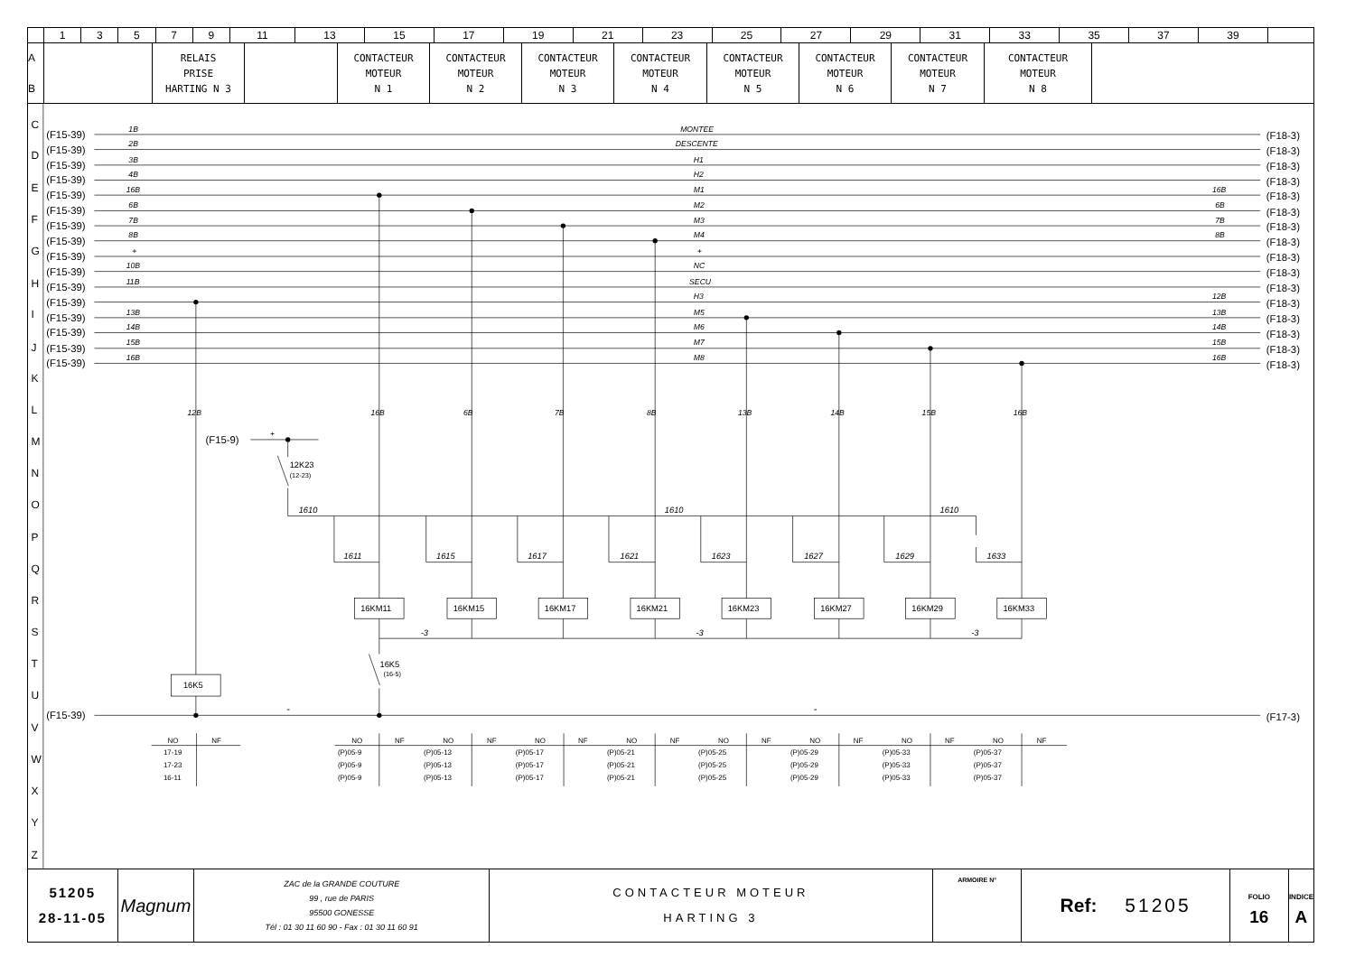| | 1 | 3 | 5 | 7 | 9 | 11 | 13 | 15 | 17 | 19 | 21 | 23 | 25 | 27 | 29 | 31 | 33 | 35 | 37 | 39 | |
| A B | | RELAIS PRISE HARTING N 3 | | CONTACTEUR MOTEUR N 1 | CONTACTEUR MOTEUR N 2 | CONTACTEUR MOTEUR N 3 | CONTACTEUR MOTEUR N 4 | CONTACTEUR MOTEUR N 5 | CONTACTEUR MOTEUR N 6 | CONTACTEUR MOTEUR N 7 | CONTACTEUR MOTEUR N 8 | |
C
D
E
F
G
H
I
J
K
L
M
N
O
P
Q
R
S
T
U
V
W
X
Y
Z
(F15-39)
1B
MONTEE
(F18-3)
(F15-39)
2B
DESCENTE
(F18-3)
(F15-39)
3B
H1
(F18-3)
(F15-39)
4B
H2
(F18-3)
(F15-39)
16B
M1
16B
(F18-3)
(F15-39)
6B
M2
6B
(F18-3)
(F15-39)
7B
M3
7B
(F18-3)
(F15-39)
8B
M4
8B
(F18-3)
(F15-39)
+
+
(F18-3)
(F15-39)
10B
NC
(F18-3)
(F15-39)
11B
SECU
(F18-3)
(F15-39)
H3
12B
(F18-3)
(F15-39)
13B
M5
13B
(F18-3)
(F15-39)
14B
M6
14B
(F18-3)
(F15-39)
15B
M7
15B
(F18-3)
(F15-39)
16B
M8
16B
(F18-3)
12B
16B
6B
7B
8B
13B
14B
15B
16B
(F15-9)
+
12K23
(12-23)
1610
1610
1610
1611
1615
1617
1621
1623
1627
1629
1633
16KM11
16KM15
16KM17
16KM21
16KM23
16KM27
16KM29
16KM33
-3
-3
-3
16K5
(16-5)
16K5
(F15-39)
-
-
(F17-3)
NO
NF
17-19
17-23
16-11
NO
NF
(P)05-9
(P)05-9
(P)05-9
NO
NF
(P)05-13
(P)05-13
(P)05-13
NO
NF
(P)05-17
(P)05-17
(P)05-17
NO
NF
(P)05-21
(P)05-21
(P)05-21
NO
NF
(P)05-25
(P)05-25
(P)05-25
NO
NF
(P)05-29
(P)05-29
(P)05-29
NO
NF
(P)05-33
(P)05-33
(P)05-33
NO
NF
(P)05-37
(P)05-37
(P)05-37
| 51205 28-11-05 | Magnum | ZAC de la GRANDE COUTURE 99 , rue de PARIS 95500 GONESSE Tél : 01 30 11 60 90 - Fax : 01 30 11 60 91 | CONTACTEUR MOTEUR HARTING 3 | ARMOIRE N° | Ref: 51205 | FOLIO 16 | INDICE A |